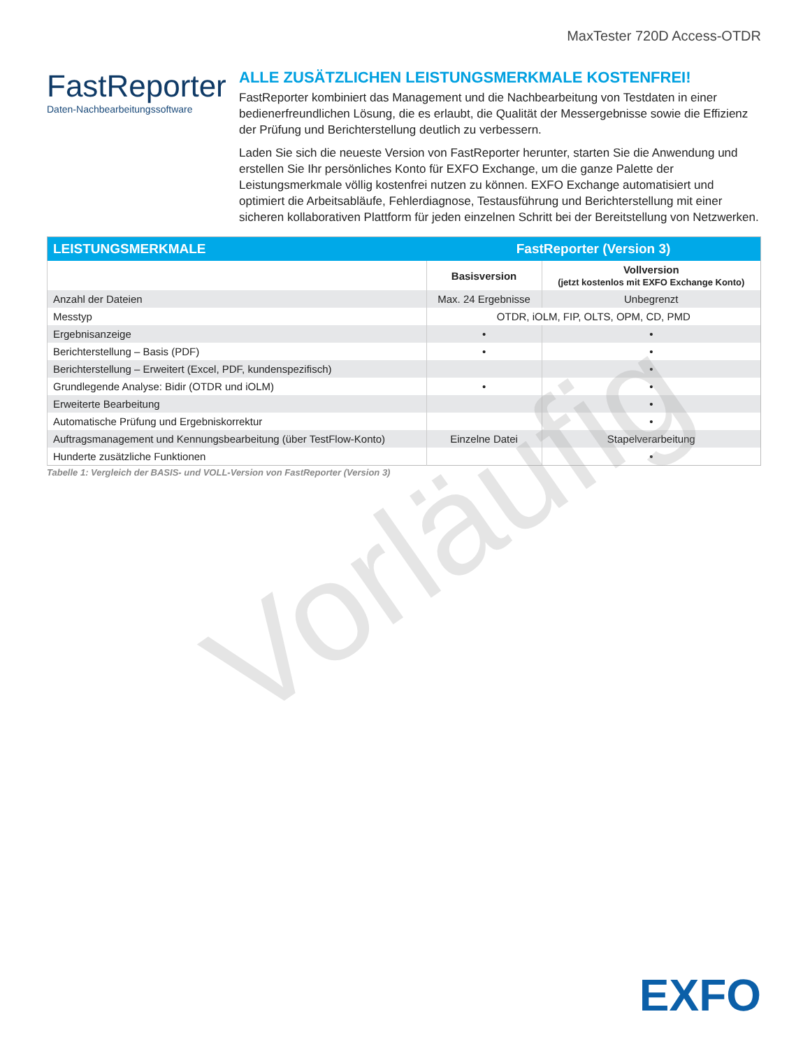MaxTester 720D Access-OTDR
FastReporter
Daten-Nachbearbeitungssoftware
ALLE ZUSÄTZLICHEN LEISTUNGSMERKMALE KOSTENFREI!
FastReporter kombiniert das Management und die Nachbearbeitung von Testdaten in einer bedienerfreundlichen Lösung, die es erlaubt, die Qualität der Messergebnisse sowie die Effizienz der Prüfung und Berichterstellung deutlich zu verbessern.
Laden Sie sich die neueste Version von FastReporter herunter, starten Sie die Anwendung und erstellen Sie Ihr persönliches Konto für EXFO Exchange, um die ganze Palette der Leistungsmerkmale völlig kostenfrei nutzen zu können. EXFO Exchange automatisiert und optimiert die Arbeitsabläufe, Fehlerdiagnose, Testausführung und Berichterstellung mit einer sicheren kollaborativen Plattform für jeden einzelnen Schritt bei der Bereitstellung von Netzwerken.
| LEISTUNGSMERKMALE | FastReporter (Version 3) | |
| --- | --- | --- |
| | Basisversion | Vollversion (jetzt kostenlos mit EXFO Exchange Konto) |
| Anzahl der Dateien | Max. 24 Ergebnisse | Unbegrenzt |
| Messtyp | OTDR, iOLM, FIP, OLTS, OPM, CD, PMD | |
| Ergebnisanzeige | • | • |
| Berichterstellung – Basis (PDF) | • | • |
| Berichterstellung – Erweitert (Excel, PDF, kundenspezifisch) | | • |
| Grundlegende Analyse: Bidir (OTDR und iOLM) | • | • |
| Erweiterte Bearbeitung | | • |
| Automatische Prüfung und Ergebniskorrektur | | • |
| Auftragsmanagement und Kennungsbearbeitung (über TestFlow-Konto) | Einzelne Datei | Stapelverarbeitung |
| Hunderte zusätzliche Funktionen | | • |
Tabelle 1: Vergleich der BASIS- und VOLL-Version von FastReporter (Version 3)
Vorläufig
EXFO